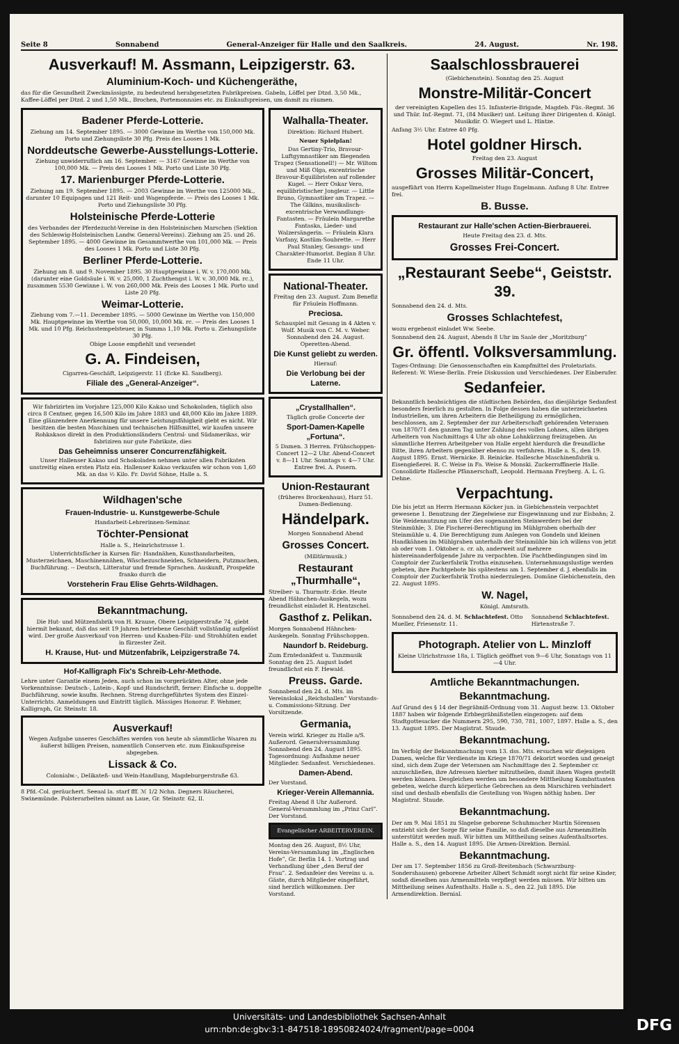Seite 8 Sonnabend General-Anzeiger für Halle und den Saalkreis. 24. August. Nr. 198.
Ausverkauf! M. Assmann, Leipzigerstr. 63.
Aluminium-Koch- und Küchengeräthe,
das für die Gesundheit Zweckmässigste, zu bedeutend herabgesetzten Fabrikpreisen. Gabeln, Löffel per Dtzd. 3,50 Mk., Kaffee-Löffel per Dtzd. 2 und 1,50 Mk., Brochen, Portemonnaies etc. zu Einkaufspreisen, um damit zu räumen.
Badener Pferde-Lotterie.
Ziehung am 14. September 1895. — 3000 Gewinne im Werthe von 150,000 Mk. Porto und Ziehungsliste 30 Pfg. Preis des Looses 1 Mk.
Norddeutsche Gewerbe-Ausstellungs-Lotterie.
Ziehung unwiderruflich am 16. September. — 3167 Gewinne im Werthe von 100,000 Mk. — Preis des Looses 1 Mk. Porto und Liste 30 Pfg.
17. Marienburger Pferde-Lotterie.
Ziehung am 19. September 1895. — 2003 Gewinne im Werthe von 125000 Mk., darunter 10 Equipagen und 121 Reit- und Wagenpferde. — Preis des Looses 1 Mk. Porto und Ziehungsliste 30 Pfg.
Holsteinische Pferde-Lotterie
des Verbandes der Pferdezucht-Vereine in den Holsteinischen Marschen (Sektion des Schleswig-Holsteinischen Landw. General-Vereins). Ziehung am 25. und 26. September 1895. — 4000 Gewinne im Gesammtwerthe von 101,000 Mk. — Preis des Looses 1 Mk. Porto und Liste 30 Pfg.
Berliner Pferde-Lotterie.
Ziehung am 8. und 9. November 1895. 30 Hauptgewinne i. W. v. 170,000 Mk. (darunter eine Goldsäule i. W. v. 25,000, 1 Zuchthengst i. W. v. 30,000 Mk. rc.), zusammen 5530 Gewinne i. W. von 260,000 Mk. Preis des Looses 1 Mk. Porto und Liste 20 Pfg.
Weimar-Lotterie.
Ziehung vom 7.—11. December 1895. — 5000 Gewinne im Werthe von 150,000 Mk. Hauptgewinne im Werthe von 50,000, 10,000 Mk. rc. — Preis des Looses 1 Mk. und 10 Pfg. Reichsstempelsteuer, in Summa 1,10 Mk. Porto u. Ziehungsliste 30 Pfg.
Obige Loose empfiehlt und versendet
G. A. Findeisen,
Cigarren-Geschäft, Leipzigerstr. 11 (Ecke Kl. Sandberg).
Filiale des „General-Anzeiger“.
Wir fabrizirten im Vorjahre 125,000 Kilo Kakao und Schokoladen, täglich also circa 8 Centner, gegen 16,500 Kilo im Jahre 1883 und 48,000 Kilo im Jahre 1889. Eine glänzendere Anerkennung für unsere Leistungsfähigkeit giebt es nicht. Wir besitzen die besten Maschinen und technischen Hilfsmittel, wir kaufen unsere Rohkakaos direkt in den Produktionsländern Central- und Südamerikas, wir fabriziren nur gute Fabrikate, dies
Das Geheimniss unserer Concurrenzfähigkeit.
Unser Hallenser Kakao und Schokoladen nehmen unter allen Fabrikaten unstreitig einen ersten Platz ein. Hallenser Kakao verkaufen wir schon von 1,60 Mk. an das ½ Kilo. Fr. David Söhne, Halle a. S.
Wildhagen'sche
Frauen-Industrie- u. Kunstgewerbe-Schule
Handarbeit-Lehrerinnen-Seminar.
Töchter-Pensionat
Halle a. S., Heinrichstrasse 1.
Unterrichtsfächer in Kursen für: Handnähen, Kunsthandarbeiten, Musterzeichnen, Maschinennähen, Wäschezuschneiden, Schneidern, Putzmachen, Buchführung. -- Deutsch, Litteratur und fremde Sprachen. Auskunft, Prospekte franko durch die
Vorsteherin Frau Elise Gehrts-Wildhagen.
Bekanntmachung.
Die Hut- und Mützenfabrik von H. Krause, Obere Leipzigerstraße 74, giebt hiermit bekannt, daß das seit 19 Jahren betriebene Geschäft vollständig aufgelöst wird. Der große Ausverkauf von Herren- und Knaben-Filz- und Strohhüten endet in fürzester Zeit.
H. Krause, Hut- und Mützenfabrik, Leipzigerstraße 74.
Hof-Kalligraph Fix's Schreib-Lehr-Methode.
Lehre unter Garantie einem Jeden, auch schon im vorgerückten Alter, ohne jede Vorkenntnisse: Deutsch-, Latein-, Kopf- und Rundschrift, ferner: Einfache u. doppelte Buchführung, sowie kaufm. Rechnen. Streng durchgeführtes System des Einzel-Unterrichts. Anmeldungen und Eintritt täglich. Mässiges Honorar. F. Wehmer, Kalligraph, Gr. Steinstr. 18.
Ausverkauf!
Wegen Aufgabe unseres Geschäftes werden von heute ab sämmtliche Waaren zu äußerst billigen Preisen, namentlich Conserven etc. zum Einkaufspreise abgegeben.
Lissack & Co.
Colonialw.-, Delikateß- und Wein-Handlung, Magdeburgerstraße 63.
8 Pfd.-Col. geräuchert. Seeaal la. starf fff. ℳ 1/2 Nchn. Degners Räucherei, Swinemünde. Polsterarbeiten nimmt an Laue, Gr. Steinstr. 62, II.
Walhalla-Theater.
Direktion: Richard Hubert.
Neuer Spielplan!
Das Gertiny-Trio, Bravour-Luftgymnastiker am fliegenden Trapez (Sensationell!) — Mr. Wiltom und Miß Olga, excentrische Bravour-Equilibristen auf rollender Kugel. — Herr Oskar Vero, equilibristischer Jongleur. — Little Bruno, Gymnastiker am Trapez. — The Gilkins, musikalisch-excentrische Verwandlungs-Fantasten. — Fräulein Margarethe Fantaska, Lieder- und Walzersängerin. — Fräulein Klara Varfany, Kostüm-Soubrette. — Herr Paul Stanley, Gesangs- und Charakter-Humorist. Beginn 8 Uhr. Ende 11 Uhr.
National-Theater.
Freitag den 23. August. Zum Benefiz für Fräulein Hoffmann.
Preciosa.
Schauspiel mit Gesang in 4 Akten v. Wolf. Musik von C. M. v. Weber. Sonnabend den 24. August. Operetten-Abend.
Die Kunst geliebt zu werden.
Hierauf:
Die Verlobung bei der Laterne.
„Crystallhallen“.
Täglich große Concerte der
Sport-Damen-Kapelle „Fortuna“.
5 Damen. 3 Herren. Frühschoppen-Concert 12—2 Uhr. Abend-Concert v. 8—11 Uhr. Sonntags v. 4—7 Uhr. Entree frei. A. Posern.
Union-Restaurant
(früheres Brockenhaus), Harz 51. Damen-Bedienung.
Händelpark.
Morgen Sonnabend Abend
Grosses Concert.
(Militärmusik.)
Restaurant „Thurmhalle“,
Streiber- u. Thurmstr.-Ecke. Heute Abend Hähnchen-Auskegeln, wozu freundlichst einladet R. Hentzschel.
Gasthof z. Pelikan.
Morgen Sonnabend Hähnchen-Auskegeln. Sonntag Frühschoppen.
Naundorf b. Reideburg.
Zum Erntedankfest u. Tanzmusik Sonntag den 25. August ladet freundlichst ein F. Hewald.
Preuss. Garde.
Sonnabend den 24. d. Mts. im Vereinslokal „Reichshallen“ Vorstands- u. Commissions-Sitzung. Der Vorsitzende.
Germania,
Verein wirkl. Krieger zu Halle a/S. Außerord. Generalversammlung Sonnabend den 24. August 1895. Tagesordnung: Aufnahme neuer Mitglieder. Sedanfest. Verschiedenes.
Damen-Abend.
Der Vorstand.
Krieger-Verein Allemannia.
Freitag Abend 8 Uhr Außerord. General-Versammlung im „Prinz Carl“. Der Vorstand.
Evangelischer ARBEITERVEREIN.
Montag den 26. August, 8½ Uhr, Vereins-Versammlung im „Englischen Hofe“, Gr. Berlin 14. 1. Vortrag und Verhandlung über „den Beruf der Frau“. 2. Sedanfeier des Vereins u. a. Gäste, durch Mitglieder eingeführt, sind herzlich willkommen. Der Vorstand.
Saalschlossbrauerei
(Giebichenstein). Sonntag den 25. August
Monstre-Militär-Concert
der vereinigten Kapellen des 15. Infanterie-Brigade, Magdeb. Füs.-Regmt. 36 und Thür. Inf.-Regmt. 71, (84 Musiker) unt. Leitung ihrer Dirigenten d. Königl. Musikdir. O. Wiegert und L. Hintze.
Anfang 3½ Uhr. Entree 40 Pfg.
Hotel goldner Hirsch.
Freitag den 23. August
Grosses Militär-Concert,
ausgeführt von Herrn Kapellmeister Hugo Engelmann. Anfang 8 Uhr. Entree frei.
B. Busse.
Restaurant zur Halle'schen Actien-Bierbrauerei.
Heute Freitag den 23. d. Mts.
Grosses Frei-Concert.
„Restaurant Seebe“, Geiststr. 39.
Sonnabend den 24. d. Mts.
Grosses Schlachtefest,
wozu ergebenst einladet Ww. Seebe.
Sonnabend den 24. August, Abends 8 Uhr im Saale der „Moritzburg“
Gr. öffentl. Volksversammlung.
Tages-Ordnung: Die Genossenschaften ein Kampfmittel des Proletariats. Referent: W. Wiese-Berlin. Freie Diskussion und Verschiedenes. Der Einberufer.
Sedanfeier.
Bekanntlich beabsichtigen die städtischen Behörden, das diesjährige Sedanfest besonders feierlich zu gestalten. In Folge dessen haben die unterzeichneten Industriellen, um ihren Arbeitern die Betheiligung zu ermöglichen, beschlossen, am 2. September der zur Arbeiterschaft gehörenden Veteranen von 1870/71 den ganzen Tag unter Zahlung des vollen Lohnes, allen übrigen Arbeitern von Nachmittags 4 Uhr ab ohne Lohnkürzung freizugeben. An sämmtliche Herren Arbeitgeber von Halle ergeht hierdurch die freundliche Bitte, ihren Arbeitern gegenüber ebenso zu verfahren. Halle a. S., den 19. August 1895. Ernst. Wernicke. B. Reinicke. Hallesche Maschinenfabrik u. Eisengießerei. R. C. Weise in Fa. Weise & Monski. Zuckerraffinerie Halle. Consolidirte Hallesche Pfännerschaft, Leopold. Hermann Freyberg. A. L. G. Dehne.
Verpachtung.
Die bis jetzt an Herrn Hermann Köcker jun. in Giebichenstein verpachtet gewesene 1. Benutzung der Ziegelwiese zur Eisgewinnung und zur Eisbahn; 2. Die Weidennutzung am Ufer des sogenannten Steinwerders bei der Steinmühle; 3. Die Fischerei-Berechtigung im Mühlgraben oberhalb der Steinmühle u. 4. Die Berechtigung zum Anlegen von Gondeln und kleinen Handkähnen im Mühlgraben unterhalb der Steinmühle bin ich willens von jetzt ab oder vom 1. Oktober a. cr. ab, anderweit auf mehrere hintereinanderfolgende Jahre zu verpachten. Die Pachtbedingungen sind im Comptoir der Zuckerfabrik Trotha einzusehen. Unternehmungslustige werden gebeten, ihre Pachtgebote bis spätestens am 1. September d. J. ebenfalls im Comptoir der Zuckerfabrik Trotha niederzulegen. Domäne Giebichenstein, den 22. August 1895.
W. Nagel,
Königl. Amtsrath.
Sonnabend den 24. d. M. Schlachtefest. Otto Mueller, Friesenstr. 11.
Sonnabend Schlachtefest. Hirtenstraße 7.
Photograph. Atelier von L. Minzloff
Kleine Ulrichstrasse 18a, I. Täglich geöffnet von 9—6 Uhr, Sonntags von 11—4 Uhr.
Amtliche Bekanntmachungen.
Bekanntmachung.
Auf Grund des § 14 der Begräbniß-Ordnung vom 31. August bezw. 13. Oktober 1887 haben wir folgende Erbbegräbnißstellen eingezogen: auf dem Stadtgottesacker die Nummern 295, 590, 730, 781, 1007, 1897. Halle a. S., den 13. August 1895. Der Magistrat. Staude.
Bekanntmachung.
Im Verfolg der Bekanntmachung vom 13. dss. Mts. ersuchen wir diejenigen Damen, welche für Verdienste im Kriege 1870/71 dekorirt worden und geneigt sind, sich dem Zuge der Veteranen am Nachmittage des 2. September cr. anzuschließen, ihre Adressen hierher mitzutheilen, damit ihnen Wagen gestellt werden können. Desgleichen werden um besondere Mittheilung Kombattanten gebeten, welche durch körperliche Gebrechen an dem Marschiren verhindert sind und deshalb ebenfalls die Gestellung von Wagen nöthig haben. Der Magistrat. Staude.
Bekanntmachung.
Der am 9. Mai 1851 zu Slagelse geborene Schuhmacher Martin Sörensen entzieht sich der Sorge für seine Familie, so daß dieselbe aus Armenmitteln unterstützt werden muß. Wir bitten um Mittheilung seines Aufenthaltsortes. Halle a. S., den 14. August 1895. Die Armen-Direktion. Bernial.
Bekanntmachung.
Der am 17. September 1856 zu Groß-Breitenbach (Schwarzburg-Sondershausen) geborene Arbeiter Albert Schmidt sorgt nicht für seine Kinder, sodaß dieselben aus Armenmitteln verpflegt werden müssen. Wir bitten um Mittheilung seines Aufenthalts. Halle a. S., den 22. Juli 1895. Die Armendirektion. Bernial.
Universitäts- und Landesbibliothek Sachsen-Anhalt
urn:nbn:de:gbv:3:1-847518-18950824024/fragment/page=0004
DFG